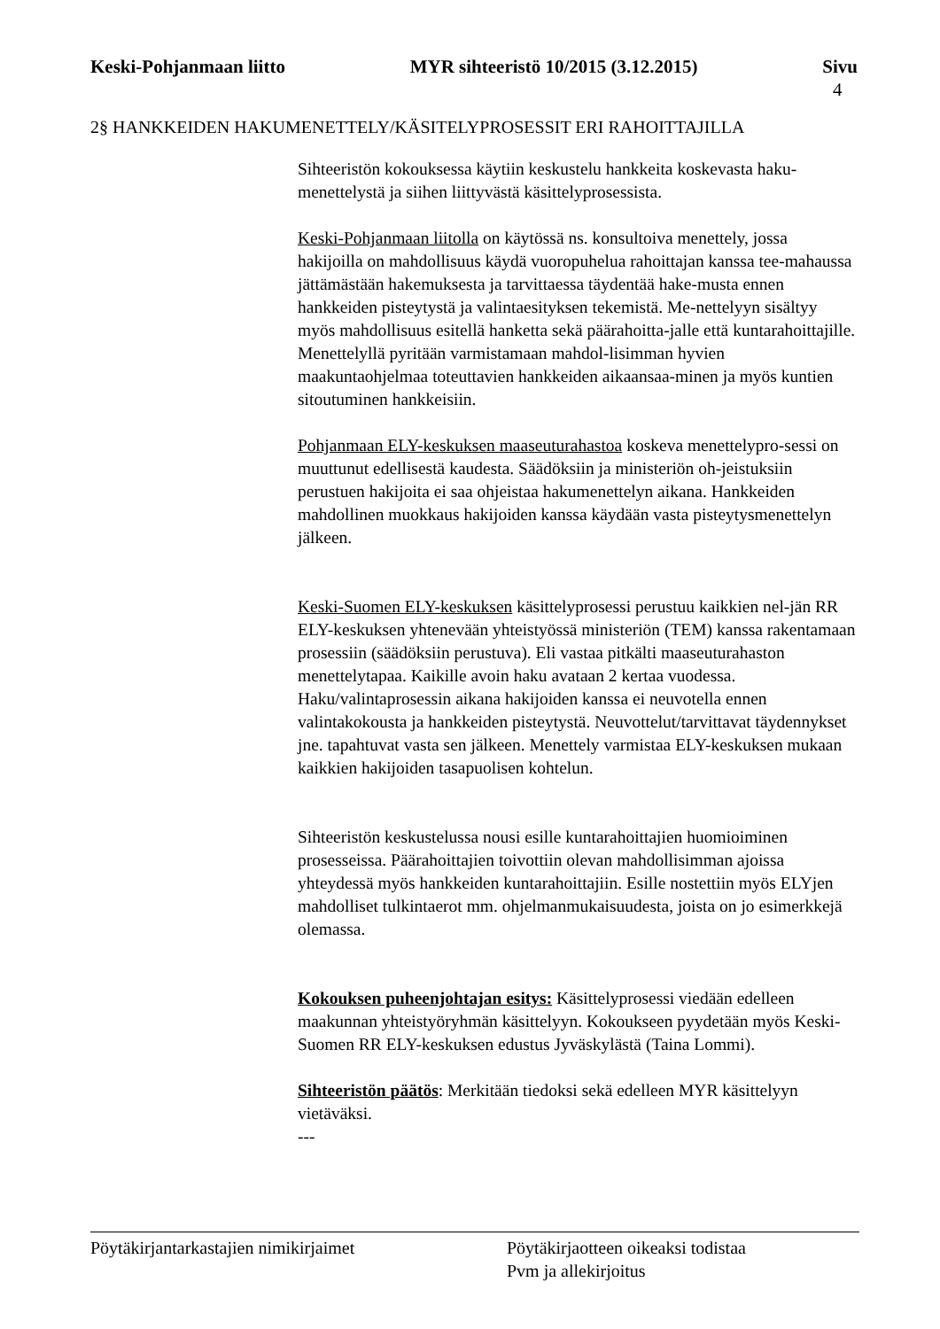Keski-Pohjanmaan liitto MYR sihteeristö 10/2015 (3.12.2015) Sivu
4
2§ HANKKEIDEN HAKUMENETTELY/KÄSITELYPROSESSIT ERI RAHOITTAJILLA
Sihteeristön kokouksessa käytiin keskustelu hankkeita koskevasta haku-menettelystä ja siihen liittyvästä käsittelyprosessista.
Keski-Pohjanmaan liitolla on käytössä ns. konsultoiva menettely, jossa hakijoilla on mahdollisuus käydä vuoropuhelua rahoittajan kanssa tee-mahaussa jättämästään hakemuksesta ja tarvittaessa täydentää hake-musta ennen hankkeiden pisteytystä ja valintaesityksen tekemistä. Me-nettelyyn sisältyy myös mahdollisuus esitellä hanketta sekä päärahoitta-jalle että kuntarahoittajille. Menettelyllä pyritään varmistamaan mahdol-lisimman hyvien maakuntaohjelmaa toteuttavien hankkeiden aikaansaa-minen ja myös kuntien sitoutuminen hankkeisiin.
Pohjanmaan ELY-keskuksen maaseuturahastoa koskeva menettelypro-sessi on muuttunut edellisestä kaudesta. Säädöksiin ja ministeriön oh-jeistuksiin perustuen hakijoita ei saa ohjeistaa hakumenettelyn aikana. Hankkeiden mahdollinen muokkaus hakijoiden kanssa käydään vasta pisteytysmenettelyn jälkeen.
Keski-Suomen ELY-keskuksen käsittelyprosessi perustuu kaikkien nel-jän RR ELY-keskuksen yhtenevään yhteistyössä ministeriön (TEM) kanssa rakentamaan prosessiin (säädöksiin perustuva). Eli vastaa pitkälti maaseuturahaston menettelytapaa. Kaikille avoin haku avataan 2 kertaa vuodessa. Haku/valintaprosessin aikana hakijoiden kanssa ei neuvotella ennen valintakokousta ja hankkeiden pisteytystä. Neuvottelut/tarvittavat täydennykset jne. tapahtuvat vasta sen jälkeen. Menettely varmistaa ELY-keskuksen mukaan kaikkien hakijoiden tasapuolisen kohtelun.
Sihteeristön keskustelussa nousi esille kuntarahoittajien huomioiminen prosesseissa. Päärahoittajien toivottiin olevan mahdollisimman ajoissa yhteydessä myös hankkeiden kuntarahoittajiin. Esille nostettiin myös ELYjen mahdolliset tulkintaerot mm. ohjelmanmukaisuudesta, joista on jo esimerkkejä olemassa.
Kokouksen puheenjohtajan esitys: Käsittelyprosessi viedään edelleen maakunnan yhteistyöryhmän käsittelyyn. Kokoukseen pyydetään myös Keski-Suomen RR ELY-keskuksen edustus Jyväskylästä (Taina Lommi).
Sihteeristön päätös: Merkitään tiedoksi sekä edelleen MYR käsittelyyn vietäväksi.
---
Pöytäkirjantarkastajien nimikirjaimet Pöytäkirjaotteen oikeaksi todistaa
Pvm ja allekirjoitus